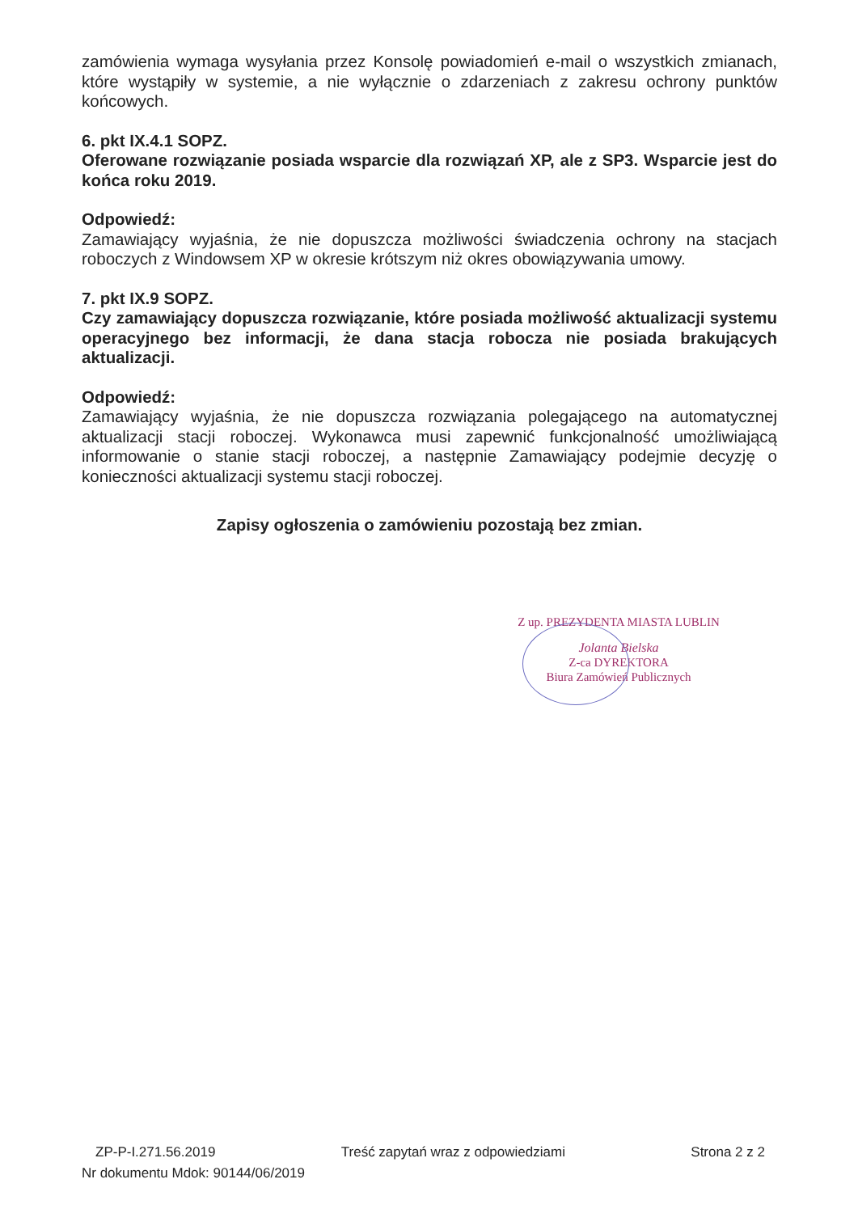zamówienia wymaga wysyłania przez Konsolę powiadomień e-mail o wszystkich zmianach, które wystąpiły w systemie, a nie wyłącznie o zdarzeniach z zakresu ochrony punktów końcowych.
6. pkt IX.4.1 SOPZ.
Oferowane rozwiązanie posiada wsparcie dla rozwiązań XP, ale z SP3. Wsparcie jest do końca roku 2019.
Odpowiedź:
Zamawiający wyjaśnia, że nie dopuszcza możliwości świadczenia ochrony na stacjach roboczych z Windowsem XP w okresie krótszym niż okres obowiązywania umowy.
7. pkt IX.9 SOPZ.
Czy zamawiający dopuszcza rozwiązanie, które posiada możliwość aktualizacji systemu operacyjnego bez informacji, że dana stacja robocza nie posiada brakujących aktualizacji.
Odpowiedź:
Zamawiający wyjaśnia, że nie dopuszcza rozwiązania polegającego na automatycznej aktualizacji stacji roboczej. Wykonawca musi zapewnić funkcjonalność umożliwiającą informowanie o stanie stacji roboczej, a następnie Zamawiający podejmie decyzję o konieczności aktualizacji systemu stacji roboczej.
Zapisy ogłoszenia o zamówieniu pozostają bez zmian.
Z up. PREZYDENTA MIASTA LUBLIN
Jolanta Bielska
Z-ca DYREKTORA
Biura Zamówień Publicznych
ZP-P-I.271.56.2019 Treść zapytań wraz z odpowiedziami Strona 2 z 2
Nr dokumentu Mdok: 90144/06/2019